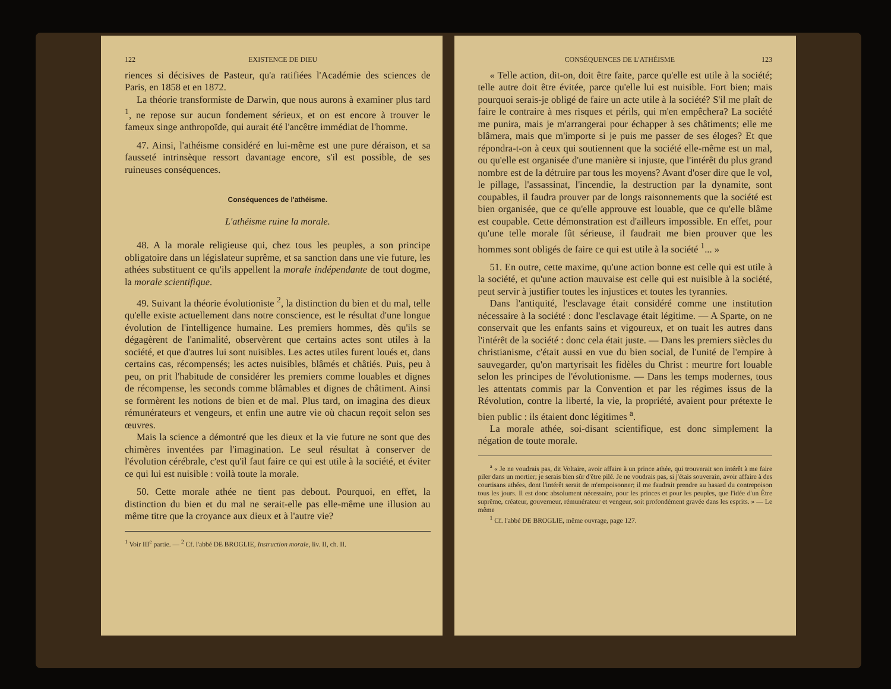122 EXISTENCE DE DIEU
riences si décisives de Pasteur, qu'a ratifiées l'Académie des sciences de Paris, en 1858 et en 1872.
La théorie transformiste de Darwin, que nous aurons à examiner plus tard <sup>1</sup>, ne repose sur aucun fondement sérieux, et on est encore à trouver le fameux singe anthropoïde, qui aurait été l'ancêtre immédiat de l'homme.
47. Ainsi, l'athéisme considéré en lui-même est une pure déraison, et sa fausseté intrinsèque ressort davantage encore, s'il est possible, de ses ruineuses conséquences.
Conséquences de l'athéisme.
L'athéisme ruine la morale.
48. A la morale religieuse qui, chez tous les peuples, a son principe obligatoire dans un législateur suprême, et sa sanction dans une vie future, les athées substituent ce qu'ils appellent la morale indépendante de tout dogme, la morale scientifique.
49. Suivant la théorie évolutioniste <sup>2</sup>, la distinction du bien et du mal, telle qu'elle existe actuellement dans notre conscience, est le résultat d'une longue évolution de l'intelligence humaine. Les premiers hommes, dès qu'ils se dégagèrent de l'animalité, observèrent que certains actes sont utiles à la société, et que d'autres lui sont nuisibles. Les actes utiles furent loués et, dans certains cas, récompensés; les actes nuisibles, blâmés et châtiés. Puis, peu à peu, on prit l'habitude de considérer les premiers comme louables et dignes de récompense, les seconds comme blâmables et dignes de châtiment. Ainsi se formèrent les notions de bien et de mal. Plus tard, on imagina des dieux rémunérateurs et vengeurs, et enfin une autre vie où chacun reçoit selon ses œuvres.
Mais la science a démontré que les dieux et la vie future ne sont que des chimères inventées par l'imagination. Le seul résultat à conserver de l'évolution cérébrale, c'est qu'il faut faire ce qui est utile à la société, et éviter ce qui lui est nuisible : voilà toute la morale.
50. Cette morale athée ne tient pas debout. Pourquoi, en effet, la distinction du bien et du mal ne serait-elle pas elle-même une illusion au même titre que la croyance aux dieux et à l'autre vie?
<sup>1</sup> Voir III<sup>e</sup> partie. — <sup>2</sup> Cf. l'abbé DE BROGLIE, Instruction morale, liv. II, ch. II.
CONSÉQUENCES DE L'ATHÉISME 123
« Telle action, dit-on, doit être faite, parce qu'elle est utile à la société; telle autre doit être évitée, parce qu'elle lui est nuisible. Fort bien; mais pourquoi serais-je obligé de faire un acte utile à la société? S'il me plaît de faire le contraire à mes risques et périls, qui m'en empêchera? La société me punira, mais je m'arrangerai pour échapper à ses châtiments; elle me blâmera, mais que m'importe si je puis me passer de ses éloges? Et que répondra-t-on à ceux qui soutiennent que la société elle-même est un mal, ou qu'elle est organisée d'une manière si injuste, que l'intérêt du plus grand nombre est de la détruire par tous les moyens? Avant d'oser dire que le vol, le pillage, l'assassinat, l'incendie, la destruction par la dynamite, sont coupables, il faudra prouver par de longs raisonnements que la société est bien organisée, que ce qu'elle approuve est louable, que ce qu'elle blâme est coupable. Cette démonstration est d'ailleurs impossible. En effet, pour qu'une telle morale fût sérieuse, il faudrait me bien prouver que les hommes sont obligés de faire ce qui est utile à la société <sup>1</sup>... »
51. En outre, cette maxime, qu'une action bonne est celle qui est utile à la société, et qu'une action mauvaise est celle qui est nuisible à la société, peut servir à justifier toutes les injustices et toutes les tyrannies.
Dans l'antiquité, l'esclavage était considéré comme une institution nécessaire à la société : donc l'esclavage était légitime. — A Sparte, on ne conservait que les enfants sains et vigoureux, et on tuait les autres dans l'intérêt de la société : donc cela était juste. — Dans les premiers siècles du christianisme, c'était aussi en vue du bien social, de l'unité de l'empire à sauvegarder, qu'on martyrisait les fidèles du Christ : meurtre fort louable selon les principes de l'évolutionisme. — Dans les temps modernes, tous les attentats commis par la Convention et par les régimes issus de la Révolution, contre la liberté, la vie, la propriété, avaient pour prétexte le bien public : ils étaient donc légitimes <sup>a</sup>.
La morale athée, soi-disant scientifique, est donc simplement la négation de toute morale.
<sup>a</sup> « Je ne voudrais pas, dit Voltaire, avoir affaire à un prince athée, qui trouverait son intérêt à me faire piler dans un mortier; je serais bien sûr d'être pilé. Je ne voudrais pas, si j'étais souverain, avoir affaire à des courtisans athées, dont l'intérêt serait de m'empoisonner; il me faudrait prendre au hasard du contrepoison tous les jours. Il est donc absolument nécessaire, pour les princes et pour les peuples, que l'idée d'un Être suprême, créateur, gouverneur, rémunérateur et vengeur, soit profondément gravée dans les esprits. » — Le même
<sup>1</sup> Cf. l'abbé DE BROGLIE, même ouvrage, page 127.